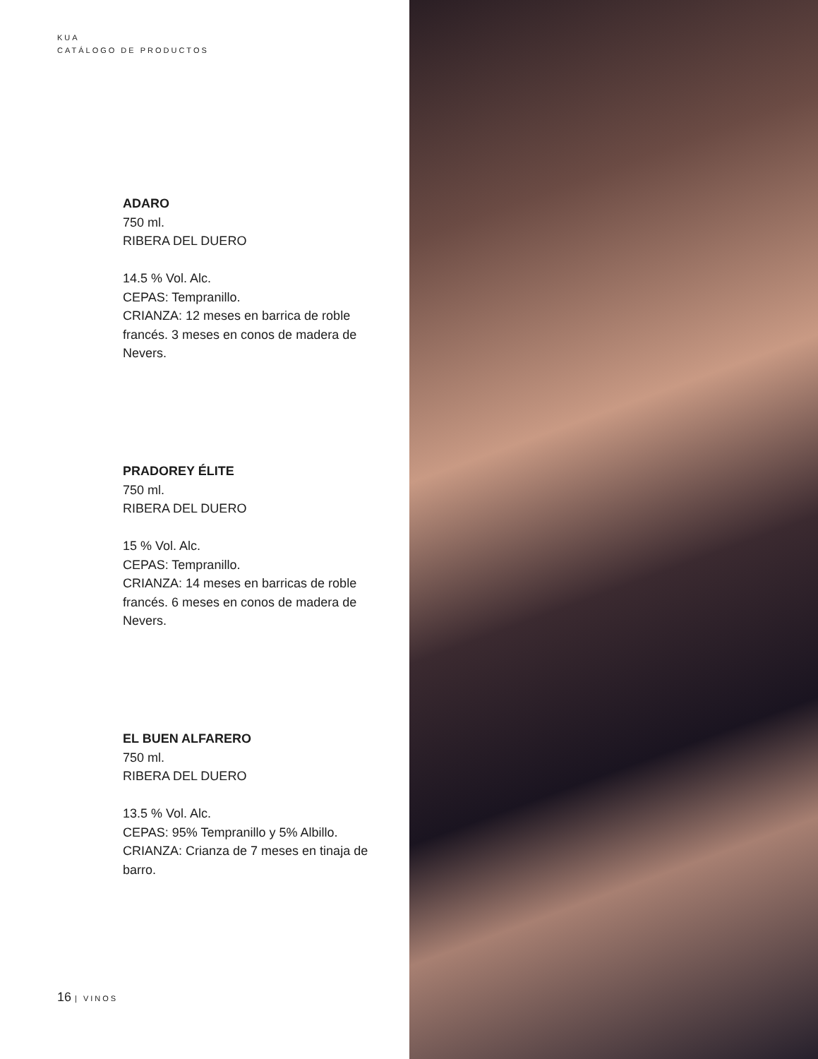KUA
CATÁLOGO DE PRODUCTOS
ADARO
750 ml.
RIBERA DEL DUERO
14.5 % Vol. Alc.
CEPAS: Tempranillo.
CRIANZA: 12 meses en barrica de roble francés. 3 meses en conos de madera de Nevers.
PRADOREY ÉLITE
750 ml.
RIBERA DEL DUERO
15 % Vol. Alc.
CEPAS: Tempranillo.
CRIANZA: 14 meses en barricas de roble francés. 6 meses en conos de madera de Nevers.
EL BUEN ALFARERO
750 ml.
RIBERA DEL DUERO
13.5 % Vol. Alc.
CEPAS: 95% Tempranillo y 5% Albillo.
CRIANZA: Crianza de 7 meses en tinaja de barro.
16 | VINOS